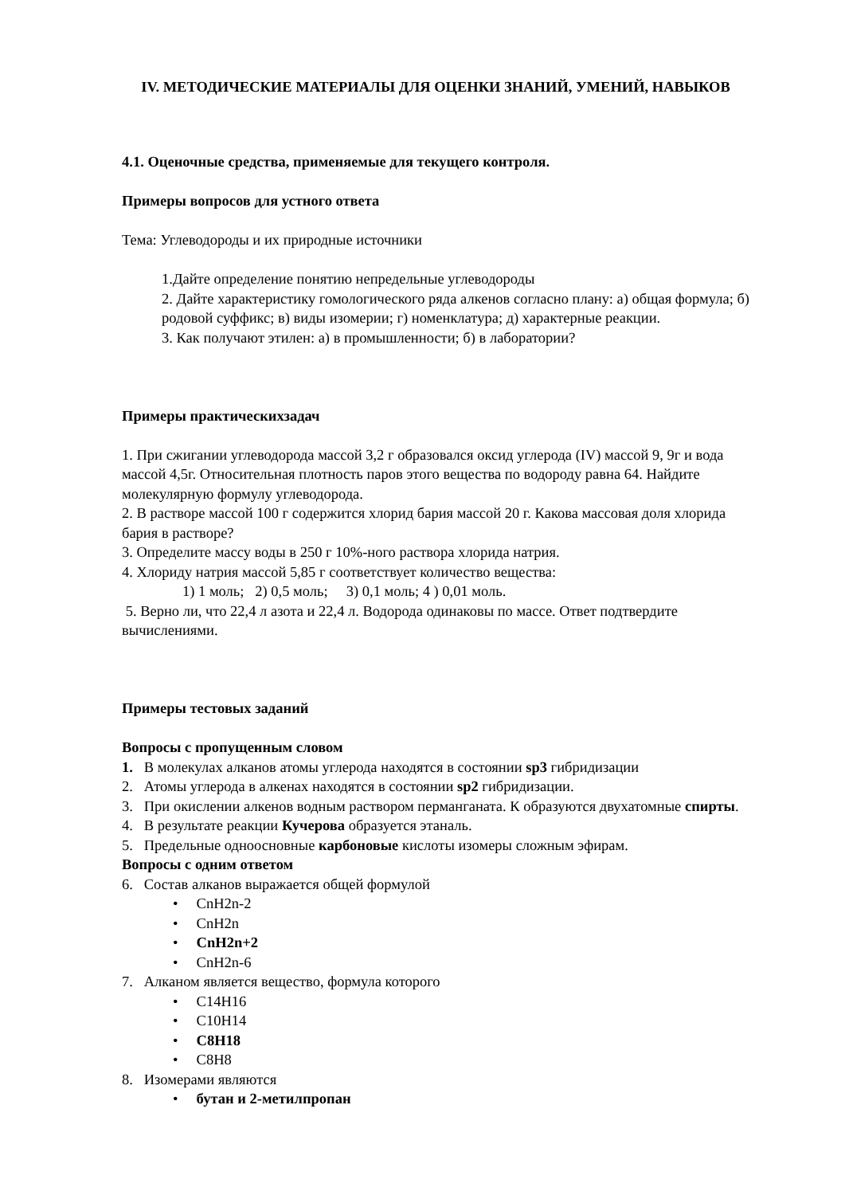IV. МЕТОДИЧЕСКИЕ МАТЕРИАЛЫ ДЛЯ ОЦЕНКИ ЗНАНИЙ, УМЕНИЙ, НАВЫКОВ
4.1. Оценочные средства, применяемые для текущего контроля.
Примеры вопросов для устного ответа
Тема: Углеводороды и их природные источники
1.Дайте определение понятию непредельные углеводороды
2. Дайте характеристику гомологического ряда алкенов согласно плану: а) общая формула; б) родовой суффикс; в) виды изомерии; г) номенклатура; д) характерные реакции.
3. Как получают этилен: а) в промышленности; б) в лаборатории?
Примеры практическихзадач
1. При сжигании углеводорода массой 3,2 г образовался оксид углерода (IV) массой 9, 9г и вода массой 4,5г. Относительная плотность паров этого вещества по водороду равна 64. Найдите молекулярную формулу углеводорода.
2. В растворе массой 100 г содержится хлорид бария массой 20 г. Какова массовая доля хлорида бария в растворе?
3. Определите массу воды в 250 г 10%-ного раствора хлорида натрия.
4. Хлориду натрия массой 5,85 г соответствует количество вещества:
1) 1 моль; 2) 0,5 моль; 3) 0,1 моль; 4 ) 0,01 моль.
5. Верно ли, что 22,4 л азота и 22,4 л. Водорода одинаковы по массе. Ответ подтвердите вычислениями.
Примеры тестовых заданий
Вопросы с пропущенным словом
1. В молекулах алканов атомы углерода находятся в состоянии sp3 гибридизации
2. Атомы углерода в алкенах находятся в состоянии sp2 гибридизации.
3. При окислении алкенов водным раствором перманганата. К образуются двухатомные спирты.
4. В результате реакции Кучерова образуется этаналь.
5. Предельные одноосновные карбоновые кислоты изомеры сложным эфирам.
Вопросы с одним ответом
6. Состав алканов выражается общей формулой
• CnH2n-2
• CnH2n
• CnH2n+2
• CnH2n-6
7. Алканом является вещество, формула которого
• C14H16
• C10H14
• C8H18
• C8H8
8. Изомерами являются
• бутан и 2-метилпропан